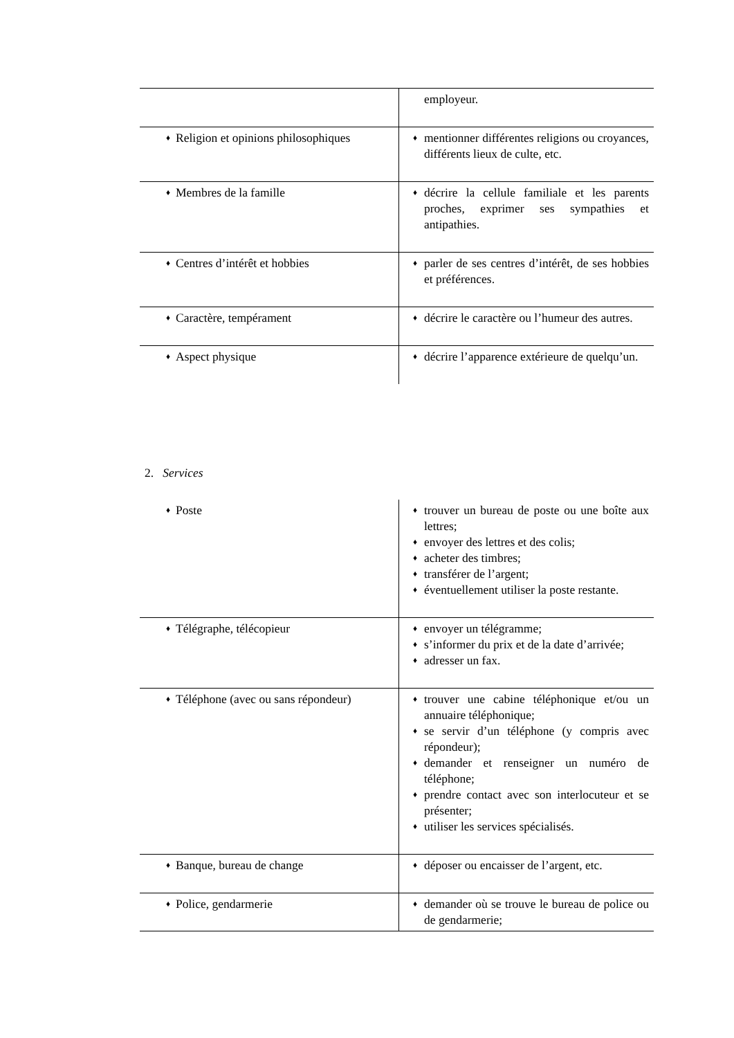| | employeur. |
| ♦ Religion et opinions philosophiques | ♦ mentionner différentes religions ou croyances, différents lieux de culte, etc. |
| ♦ Membres de la famille | ♦ décrire la cellule familiale et les parents proches, exprimer ses sympathies et antipathies. |
| ♦ Centres d’intérêt et hobbies | ♦ parler de ses centres d’intérêt, de ses hobbies et préférences. |
| ♦ Caractère, tempérament | ♦ décrire le caractère ou l’humeur des autres. |
| ♦ Aspect physique | ♦ décrire l’apparence extérieure de quelqu’un. |
2. Services
| ♦ Poste | ♦ trouver un bureau de poste ou une boîte aux lettres; ♦ envoyer des lettres et des colis; ♦ acheter des timbres; ♦ transférer de l’argent; ♦ éventuellement utiliser la poste restante. |
| ♦ Télégraphe, télécopieur | ♦ envoyer un télégramme; ♦ s’informer du prix et de la date d’arrivée; ♦ adresser un fax. |
| ♦ Téléphone (avec ou sans répondeur) | ♦ trouver une cabine téléphonique et/ou un annuaire téléphonique; ♦ se servir d’un téléphone (y compris avec répondeur); ♦ demander et renseigner un numéro de téléphone; ♦ prendre contact avec son interlocuteur et se présenter; ♦ utiliser les services spécialisés. |
| ♦ Banque, bureau de change | ♦ déposer ou encaisser de l’argent, etc. |
| ♦ Police, gendarmerie | ♦ demander où se trouve le bureau de police ou de gendarmerie; |